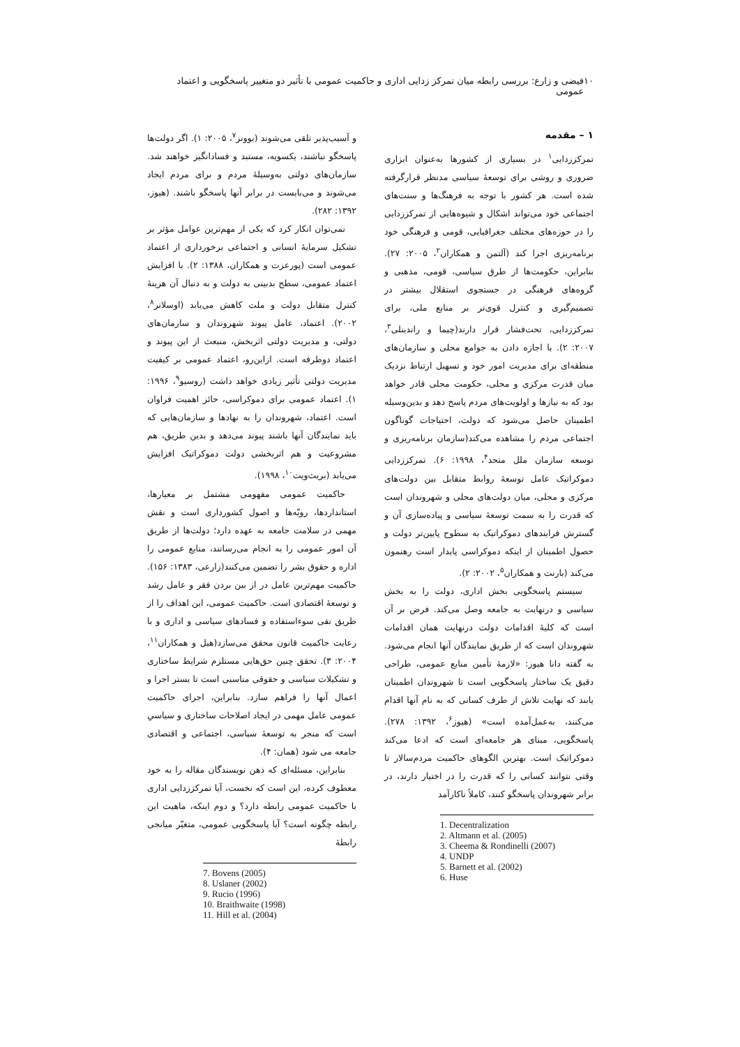۱۰ فیضی و زارع: بررسی رابطه میان تمرکز زدایی اداری و حاکمیت عمومی با تأثیر دو متغییر پاسخگویی و اعتماد عمومی
۱ – مقدمه
تمرکززدایی<sup>۱</sup> در بسیاری از کشورها به‌عنوان ابزاری ضروری و روشی برای توسعهٔ سیاسی مدنظر قرارگرفته شده است. هر کشور با توجه به فرهنگ‌ها و سنت‌های اجتماعی خود می‌تواند اشکال و شیوه‌هایی از تمرکززدایی را در حوزه‌های مختلف جغرافیایی، قومی و فرهنگی خود برنامه‌ریزی اجرا کند (آلتمن و همکاران<sup>۲</sup>، ۲۰۰۵: ۲۷). بنابراین، حکومت‌ها از طرق سیاسی، قومی، مذهبی و گروه‌های فرهنگی در جستجوی استقلال بیشتر در تصمیم‌گیری و کنترل قوی‌تر بر منابع ملی، برای تمرکززدایی، تحت‌فشار قرار دارند(چیما و راندینلی<sup>۳</sup>، ۲۰۰۷: ۲). با اجازه دادن به جوامع محلی و سازمان‌های منطقه‌ای برای مدیریت امور خود و تسهیل ارتباط نزدیک میان قدرت مرکزی و محلی، حکومت محلی قادر خواهد بود که به نیازها و اولویت‌های مردم پاسخ دهد و بدین‌وسیله اطمینان حاصل می‌شود که دولت، احتیاجات گوناگون اجتماعی مردم را مشاهده می‌کند(سازمان برنامه‌ریزی و توسعه سازمان ملل متحد<sup>۴</sup>، ۱۹۹۸: ۶). تمرکززدایی دموکراتیک عامل توسعهٔ روابط متقابل بین دولت‌های مرکزی و محلی، میان دولت‌های محلی و شهروندان است که قدرت را به سمت توسعهٔ سیاسی و پیاده‌سازی آن و گسترش فرایندهای دموکراتیک به سطوح پایین‌تر دولت و حصول اطمینان از اینکه دموکراسی پایدار است رهنمون می‌کند (بارنت و همکاران<sup>۵</sup>، ۲۰۰۲: ۲).
سیستم پاسخگویی بخش اداری، دولت را به بخش سیاسی و درنهایت به جامعه وصل می‌کند. فرض بر آن است که کلیهٔ اقدامات دولت درنهایت همان اقدامات شهروندان است که از طریق نمایندگان آنها انجام می‌شود. به گفته دانا هیوز: «لازمهٔ تأمین منابع عمومی، طراحی دقیق یک ساختار پاسخگویی است تا شهروندان اطمینان یابند که نهایت تلاش از طرف کسانی که به نام آنها اقدام می‌کنند، به‌عمل‌آمده است» (هیوز<sup>۶</sup>، ۱۳۹۲: ۲۷۸). پاسخگویی، مبنای هر جامعه‌ای است که ادعا می‌کند دموکراتیک است. بهترین الگوهای حاکمیت مردم‌سالار تا وقتی نتوانند کسانی را که قدرت را در اختیار دارند، در برابر شهروندان پاسخگو کنند، کاملاً ناکارآمد
1. Decentralization
2. Altmann et al. (2005)
3. Cheema & Rondinelli (2007)
4. UNDP
5. Barnett et al. (2002)
6. Huse
و آسیب‌پذیر تلقی می‌شوند (بوونز<sup>۷</sup>، ۲۰۰۵: ۱). اگر دولت‌ها پاسخگو نباشند، یکسویه، مستبد و فسادانگیز خواهند شد. سازمان‌های دولتی به‌وسیلهٔ مردم و برای مردم ایجاد می‌شوند و می‌بایست در برابر آنها پاسخگو باشند. (هیوز، ۱۳۹۲: ۲۸۲).
نمی‌توان انکار کرد که یکی از مهم‌ترین عوامل مؤثر بر تشکیل سرمایهٔ انسانی و اجتماعی برخورداری از اعتماد عمومی است (پورعزت و همکاران، ۱۳۸۸: ۲). با افزایش اعتماد عمومی، سطح بدبینی به دولت و به دنبال آن هزینهٔ کنترل متقابل دولت و ملت کاهش می‌یابد (اوسلانر<sup>۸</sup>، ۲۰۰۲). اعتماد، عامل پیوند شهروندان و سازمان‌های دولتی، و مدیریت دولتی اثربخش، منبعث از این پیوند و اعتماد دوطرفه است. ازاین‌رو، اعتماد عمومی بر کیفیت مدیریت دولتی تأثیر زیادی خواهد داشت (روسیو<sup>۹</sup>، ۱۹۹۶: ۱). اعتماد عمومی برای دموکراسی، حائز اهمیت فراوان است. اعتماد، شهروندان را به نهادها و سازمان‌هایی که باید نمایندگان آنها باشند پیوند می‌دهد و بدین طریق، هم مشروعیت و هم اثربخشی دولت دموکراتیک افزایش می‌یابد (بریث‌ویت<sup>۱۰</sup>، ۱۹۹۸).
حاکمیت عمومی مفهومی مشتمل بر معیارها، استانداردها، رویّه‌ها و اصول کشورداری است و نقش مهمی در سلامت جامعه به عهده دارد؛ دولت‌ها از طریق آن امور عمومی را به انجام می‌رسانند، منابع عمومی را اداره و حقوق بشر را تضمین می‌کنند(زارعی، ۱۳۸۳: ۱۵۶). حاکمیت مهم‌ترین عامل در از بین بردن فقر و عامل رشد و توسعهٔ اقتصادی است. حاکمیت عمومی، این اهداف را از طریق نفی سوءاستفاده و فسادهای سیاسی و اداری و با رعایت حاکمیت قانون محقق می‌سازد(هیل و همکاران<sup>۱۱</sup>، ۲۰۰۴: ۳). تحقق چنین حق‌هایی مستلزم شرایط ساختاری و تشکیلات سیاسی و حقوقی مناسبی است تا بستر اجرا و اعمال آنها را فراهم سازد. بنابراین، اجرای حاکمیت عمومی عامل مهمی در ایجاد اصلاحات ساختاری و سیاسیِ است که منجر به توسعهٔ سیاسی، اجتماعی و اقتصادی جامعه می شود (همان: ۴).
بنابراین، مسئله‌ای که ذهن نویسندگان مقاله را به خود معطوف کرده، این است که نخست، آیا تمرکززدایی اداری با حاکمیت عمومی رابطه دارد؟ و دوم اینکه، ماهیت این رابطه چگونه است؟ آیا پاسخگویی عمومی، متغیّر میانجی رابطهٔ
7. Bovens (2005)
8. Uslaner (2002)
9. Rucio (1996)
10. Braithwaite (1998)
11. Hill et al. (2004)